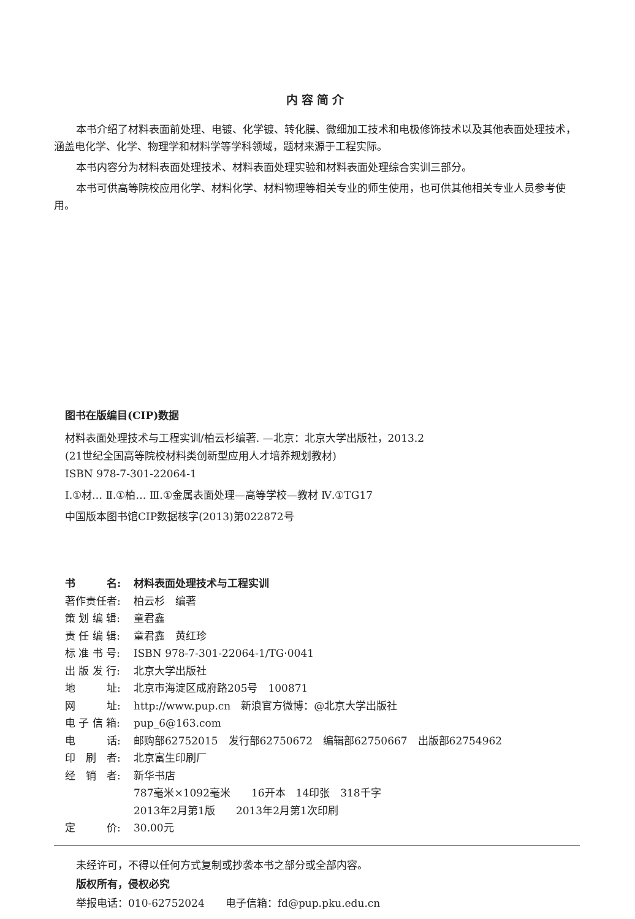内容简介
本书介绍了材料表面前处理、电镀、化学镀、转化膜、微细加工技术和电极修饰技术以及其他表面处理技术，涵盖电化学、化学、物理学和材料学等学科领域，题材来源于工程实际。
本书内容分为材料表面处理技术、材料表面处理实验和材料表面处理综合实训三部分。
本书可供高等院校应用化学、材料化学、材料物理等相关专业的师生使用，也可供其他相关专业人员参考使用。
图书在版编目(CIP)数据
材料表面处理技术与工程实训/柏云杉编著. —北京：北京大学出版社，2013.2
(21世纪全国高等院校材料类创新型应用人才培养规划教材)
ISBN 978-7-301-22064-1
Ⅰ.①材… Ⅱ.①柏… Ⅲ.①金属表面处理—高等学校—教材 Ⅳ.①TG17
中国版本图书馆CIP数据核字(2013)第022872号
书　　　名: 材料表面处理技术与工程实训
著作责任者: 柏云杉　编著
策 划 编 辑: 童君鑫
责 任 编 辑: 童君鑫　黄红珍
标 准 书 号: ISBN 978-7-301-22064-1/TG·0041
出 版 发 行: 北京大学出版社
地　　　址: 北京市海淀区成府路205号　100871
网　　　址: http://www.pup.cn　新浪官方微博：@北京大学出版社
电 子 信 箱: pup_6@163.com
电　　　话: 邮购部62752015　发行部62750672　编辑部62750667　出版部62754962
印　刷　者: 北京富生印刷厂
经　销　者: 新华书店
787毫米×1092毫米　　16开本　14印张　318千字
2013年2月第1版　　2013年2月第1次印刷
定　　　价: 30.00元
未经许可，不得以任何方式复制或抄袭本书之部分或全部内容。
版权所有，侵权必究
举报电话：010-62752024　　电子信箱：fd@pup.pku.edu.cn